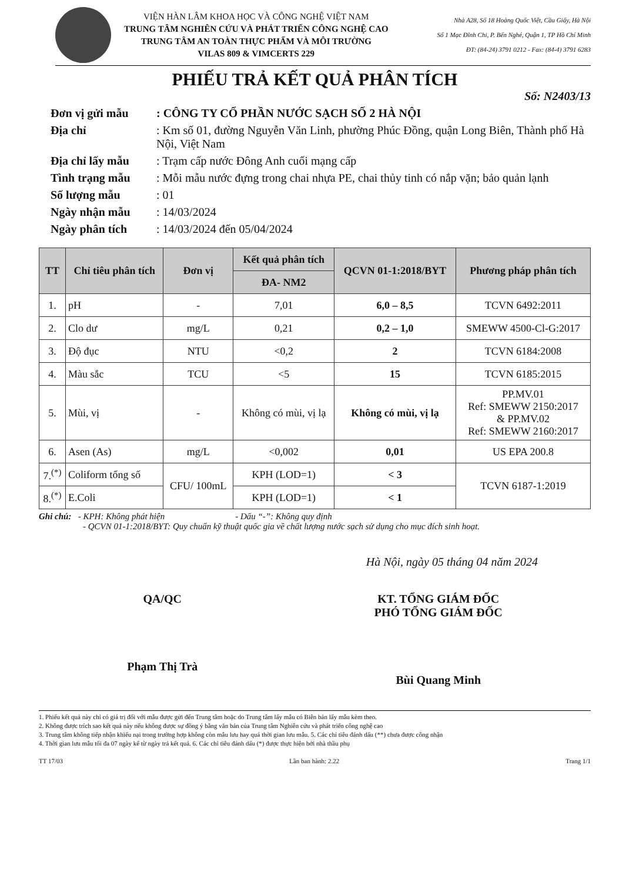VIỆN HÀN LÂM KHOA HỌC VÀ CÔNG NGHỆ VIỆT NAM
TRUNG TÂM NGHIÊN CỨU VÀ PHÁT TRIỂN CÔNG NGHỆ CAO
TRUNG TÂM AN TOÀN THỰC PHẨM VÀ MÔI TRƯỜNG
VILAS 809 & VIMCERTS 229
Nhà A28, Số 18 Hoàng Quốc Việt, Cầu Giấy, Hà Nội
Số 1 Mạc Đĩnh Chi, P. Bến Nghé, Quận 1, TP Hồ Chí Minh
ĐT: (84-24) 3791 0212 - Fax: (84-4) 3791 6283
PHIẾU TRẢ KẾT QUẢ PHÂN TÍCH
Số: N2403/13
Đơn vị gửi mẫu: CÔNG TY CỔ PHẦN NƯỚC SẠCH SỐ 2 HÀ NỘI Địa chỉ: Km số 01, đường Nguyễn Văn Linh, phường Phúc Đồng, quận Long Biên, Thành phố Hà Nội, Việt Nam Địa chỉ lấy mẫu: Trạm cấp nước Đông Anh cuối mạng cấp Tình trạng mẫu: Mỗi mẫu nước đựng trong chai nhựa PE, chai thủy tinh có nắp vặn; bảo quản lạnh Số lượng mẫu: 01 Ngày nhận mẫu: 14/03/2024 Ngày phân tích: 14/03/2024 đến 05/04/2024
| TT | Chỉ tiêu phân tích | Đơn vị | Kết quả phân tích | QCVN 01-1:2018/BYT | Phương pháp phân tích |
| --- | --- | --- | --- | --- | --- |
| | | | ĐA- NM2 | | |
| 1. | pH | - | 7,01 | 6,0 – 8,5 | TCVN 6492:2011 |
| 2. | Clo dư | mg/L | 0,21 | 0,2 – 1,0 | SMEWW 4500-Cl-G:2017 |
| 3. | Độ đục | NTU | <0,2 | 2 | TCVN 6184:2008 |
| 4. | Màu sắc | TCU | <5 | 15 | TCVN 6185:2015 |
| 5. | Mùi, vị | - | Không có mùi, vị lạ | Không có mùi, vị lạ | PP.MV.01 Ref: SMEWW 2150:2017 & PP.MV.02 Ref: SMEWW 2160:2017 |
| 6. | Asen (As) | mg/L | <0,002 | 0,01 | US EPA 200.8 |
| 7.<sup>(*)</sup> | Coliform tổng số | CFU/ 100mL | KPH (LOD=1) | < 3 | TCVN 6187-1:2019 |
| 8.<sup>(*)</sup> | E.Coli | | KPH (LOD=1) | < 1 | |
Ghi chú: - KPH: Không phát hiện - Dấu “-”: Không quy định
- QCVN 01-1:2018/BYT: Quy chuẩn kỹ thuật quốc gia về chất lượng nước sạch sử dụng cho mục đích sinh hoạt.
Hà Nội, ngày 05 tháng 04 năm 2024
QA/QC
Phạm Thị Trà
KT. TỔNG GIÁM ĐỐC
PHÓ TỔNG GIÁM ĐỐC
Bùi Quang Minh
1. Phiếu kết quả này chỉ có giá trị đối với mẫu được gửi đến Trung tâm hoặc do Trung tâm lấy mẫu có Biên bản lấy mẫu kèm theo.
2. Không được trích sao kết quả này nếu không được sự đồng ý bằng văn bản của Trung tâm Nghiên cứu và phát triển công nghệ cao
3. Trung tâm không tiếp nhận khiếu nại trong trường hợp không còn mẫu lưu hay quá thời gian lưu mẫu. 5. Các chỉ tiêu đánh dấu (**) chưa được công nhận
4. Thời gian lưu mẫu tối đa 07 ngày kể từ ngày trả kết quả. 6. Các chỉ tiêu đánh dấu (*) được thực hiện bởi nhà thầu phụ
TT 17/03 Lần ban hành: 2.22 Trang 1/1